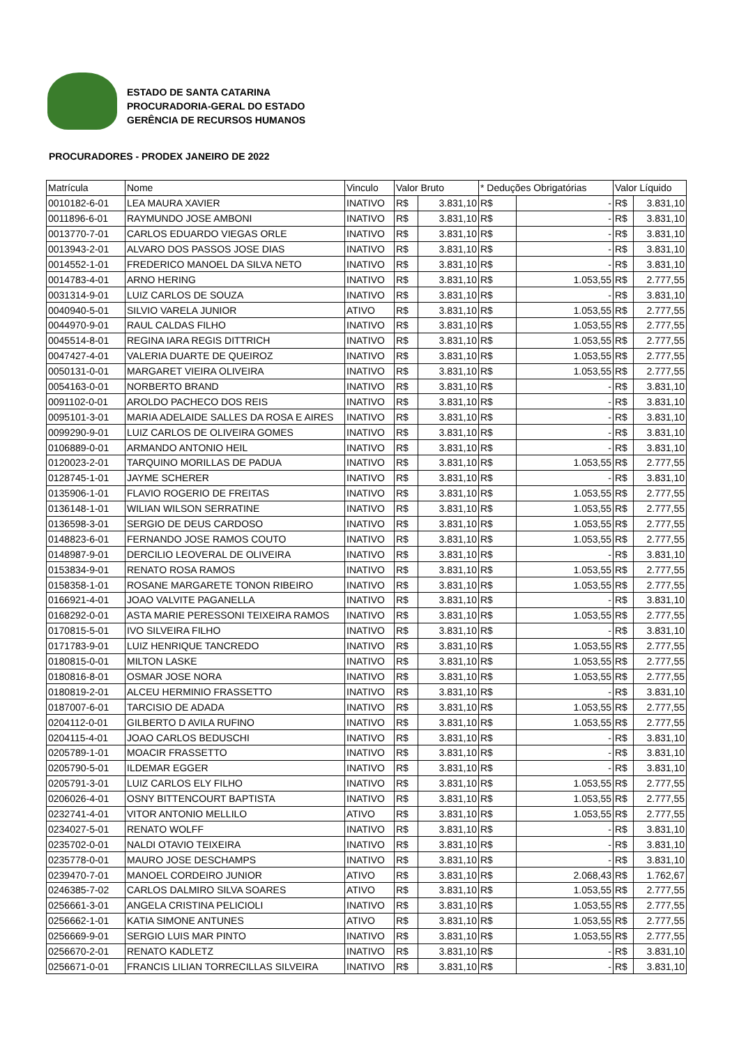ESTADO DE SANTA CATARINA
PROCURADORIA-GERAL DO ESTADO
GERÊNCIA DE RECURSOS HUMANOS
PROCURADORES - PRODEX JANEIRO DE 2022
| Matrícula | Nome | Vinculo | Valor Bruto | | * Deduções Obrigatórias | | Valor Líquido | |
| --- | --- | --- | --- | --- | --- | --- | --- | --- |
| 0010182-6-01 | LEA MAURA XAVIER | INATIVO | R$ | 3.831,10 | R$ | - | R$ | 3.831,10 |
| 0011896-6-01 | RAYMUNDO JOSE AMBONI | INATIVO | R$ | 3.831,10 | R$ | - | R$ | 3.831,10 |
| 0013770-7-01 | CARLOS EDUARDO VIEGAS ORLE | INATIVO | R$ | 3.831,10 | R$ | - | R$ | 3.831,10 |
| 0013943-2-01 | ALVARO DOS PASSOS JOSE DIAS | INATIVO | R$ | 3.831,10 | R$ | - | R$ | 3.831,10 |
| 0014552-1-01 | FREDERICO MANOEL DA SILVA NETO | INATIVO | R$ | 3.831,10 | R$ | - | R$ | 3.831,10 |
| 0014783-4-01 | ARNO HERING | INATIVO | R$ | 3.831,10 | R$ | 1.053,55 | R$ | 2.777,55 |
| 0031314-9-01 | LUIZ CARLOS DE SOUZA | INATIVO | R$ | 3.831,10 | R$ | - | R$ | 3.831,10 |
| 0040940-5-01 | SILVIO VARELA JUNIOR | ATIVO | R$ | 3.831,10 | R$ | 1.053,55 | R$ | 2.777,55 |
| 0044970-9-01 | RAUL CALDAS FILHO | INATIVO | R$ | 3.831,10 | R$ | 1.053,55 | R$ | 2.777,55 |
| 0045514-8-01 | REGINA IARA REGIS DITTRICH | INATIVO | R$ | 3.831,10 | R$ | 1.053,55 | R$ | 2.777,55 |
| 0047427-4-01 | VALERIA DUARTE DE QUEIROZ | INATIVO | R$ | 3.831,10 | R$ | 1.053,55 | R$ | 2.777,55 |
| 0050131-0-01 | MARGARET VIEIRA OLIVEIRA | INATIVO | R$ | 3.831,10 | R$ | 1.053,55 | R$ | 2.777,55 |
| 0054163-0-01 | NORBERTO BRAND | INATIVO | R$ | 3.831,10 | R$ | - | R$ | 3.831,10 |
| 0091102-0-01 | AROLDO PACHECO DOS REIS | INATIVO | R$ | 3.831,10 | R$ | - | R$ | 3.831,10 |
| 0095101-3-01 | MARIA ADELAIDE SALLES DA ROSA E AIRES | INATIVO | R$ | 3.831,10 | R$ | - | R$ | 3.831,10 |
| 0099290-9-01 | LUIZ CARLOS DE OLIVEIRA GOMES | INATIVO | R$ | 3.831,10 | R$ | - | R$ | 3.831,10 |
| 0106889-0-01 | ARMANDO ANTONIO HEIL | INATIVO | R$ | 3.831,10 | R$ | - | R$ | 3.831,10 |
| 0120023-2-01 | TARQUINO MORILLAS DE PADUA | INATIVO | R$ | 3.831,10 | R$ | 1.053,55 | R$ | 2.777,55 |
| 0128745-1-01 | JAYME SCHERER | INATIVO | R$ | 3.831,10 | R$ | - | R$ | 3.831,10 |
| 0135906-1-01 | FLAVIO ROGERIO DE FREITAS | INATIVO | R$ | 3.831,10 | R$ | 1.053,55 | R$ | 2.777,55 |
| 0136148-1-01 | WILIAN WILSON SERRATINE | INATIVO | R$ | 3.831,10 | R$ | 1.053,55 | R$ | 2.777,55 |
| 0136598-3-01 | SERGIO DE DEUS CARDOSO | INATIVO | R$ | 3.831,10 | R$ | 1.053,55 | R$ | 2.777,55 |
| 0148823-6-01 | FERNANDO JOSE RAMOS COUTO | INATIVO | R$ | 3.831,10 | R$ | 1.053,55 | R$ | 2.777,55 |
| 0148987-9-01 | DERCILIO LEOVERAL DE OLIVEIRA | INATIVO | R$ | 3.831,10 | R$ | - | R$ | 3.831,10 |
| 0153834-9-01 | RENATO ROSA RAMOS | INATIVO | R$ | 3.831,10 | R$ | 1.053,55 | R$ | 2.777,55 |
| 0158358-1-01 | ROSANE MARGARETE TONON RIBEIRO | INATIVO | R$ | 3.831,10 | R$ | 1.053,55 | R$ | 2.777,55 |
| 0166921-4-01 | JOAO VALVITE PAGANELLA | INATIVO | R$ | 3.831,10 | R$ | - | R$ | 3.831,10 |
| 0168292-0-01 | ASTA MARIE PERESSONI TEIXEIRA RAMOS | INATIVO | R$ | 3.831,10 | R$ | 1.053,55 | R$ | 2.777,55 |
| 0170815-5-01 | IVO SILVEIRA FILHO | INATIVO | R$ | 3.831,10 | R$ | - | R$ | 3.831,10 |
| 0171783-9-01 | LUIZ HENRIQUE TANCREDO | INATIVO | R$ | 3.831,10 | R$ | 1.053,55 | R$ | 2.777,55 |
| 0180815-0-01 | MILTON LASKE | INATIVO | R$ | 3.831,10 | R$ | 1.053,55 | R$ | 2.777,55 |
| 0180816-8-01 | OSMAR JOSE NORA | INATIVO | R$ | 3.831,10 | R$ | 1.053,55 | R$ | 2.777,55 |
| 0180819-2-01 | ALCEU HERMINIO FRASSETTO | INATIVO | R$ | 3.831,10 | R$ | - | R$ | 3.831,10 |
| 0187007-6-01 | TARCISIO DE ADADA | INATIVO | R$ | 3.831,10 | R$ | 1.053,55 | R$ | 2.777,55 |
| 0204112-0-01 | GILBERTO D AVILA RUFINO | INATIVO | R$ | 3.831,10 | R$ | 1.053,55 | R$ | 2.777,55 |
| 0204115-4-01 | JOAO CARLOS BEDUSCHI | INATIVO | R$ | 3.831,10 | R$ | - | R$ | 3.831,10 |
| 0205789-1-01 | MOACIR FRASSETTO | INATIVO | R$ | 3.831,10 | R$ | - | R$ | 3.831,10 |
| 0205790-5-01 | ILDEMAR EGGER | INATIVO | R$ | 3.831,10 | R$ | - | R$ | 3.831,10 |
| 0205791-3-01 | LUIZ CARLOS ELY FILHO | INATIVO | R$ | 3.831,10 | R$ | 1.053,55 | R$ | 2.777,55 |
| 0206026-4-01 | OSNY BITTENCOURT BAPTISTA | INATIVO | R$ | 3.831,10 | R$ | 1.053,55 | R$ | 2.777,55 |
| 0232741-4-01 | VITOR ANTONIO MELLILO | ATIVO | R$ | 3.831,10 | R$ | 1.053,55 | R$ | 2.777,55 |
| 0234027-5-01 | RENATO WOLFF | INATIVO | R$ | 3.831,10 | R$ | - | R$ | 3.831,10 |
| 0235702-0-01 | NALDI OTAVIO TEIXEIRA | INATIVO | R$ | 3.831,10 | R$ | - | R$ | 3.831,10 |
| 0235778-0-01 | MAURO JOSE DESCHAMPS | INATIVO | R$ | 3.831,10 | R$ | - | R$ | 3.831,10 |
| 0239470-7-01 | MANOEL CORDEIRO JUNIOR | ATIVO | R$ | 3.831,10 | R$ | 2.068,43 | R$ | 1.762,67 |
| 0246385-7-02 | CARLOS DALMIRO SILVA SOARES | ATIVO | R$ | 3.831,10 | R$ | 1.053,55 | R$ | 2.777,55 |
| 0256661-3-01 | ANGELA CRISTINA PELICIOLI | INATIVO | R$ | 3.831,10 | R$ | 1.053,55 | R$ | 2.777,55 |
| 0256662-1-01 | KATIA SIMONE ANTUNES | ATIVO | R$ | 3.831,10 | R$ | 1.053,55 | R$ | 2.777,55 |
| 0256669-9-01 | SERGIO LUIS MAR PINTO | INATIVO | R$ | 3.831,10 | R$ | 1.053,55 | R$ | 2.777,55 |
| 0256670-2-01 | RENATO KADLETZ | INATIVO | R$ | 3.831,10 | R$ | - | R$ | 3.831,10 |
| 0256671-0-01 | FRANCIS LILIAN TORRECILLAS SILVEIRA | INATIVO | R$ | 3.831,10 | R$ | - | R$ | 3.831,10 |